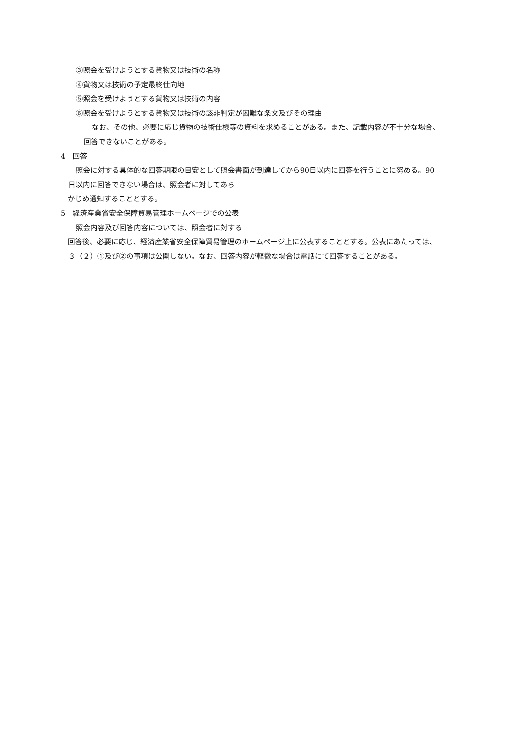③照会を受けようとする貨物又は技術の名称
④貨物又は技術の予定最終仕向地
⑤照会を受けようとする貨物又は技術の内容
⑥照会を受けようとする貨物又は技術の該非判定が困難な条文及びその理由
なお、その他、必要に応じ貨物の技術仕様等の資料を求めることがある。また、記載内容が不十分な場合、
回答できないことがある。
4　回答
照会に対する具体的な回答期限の目安として照会書面が到達してから90日以内に回答を行うことに努める。90
日以内に回答できない場合は、照会者に対してあら
かじめ通知することとする。
5　経済産業省安全保障貿易管理ホームページでの公表
照会内容及び回答内容については、照会者に対する
回答後、必要に応じ、経済産業省安全保障貿易管理のホームページ上に公表することとする。公表にあたっては、
３（２）①及び②の事項は公開しない。なお、回答内容が軽微な場合は電話にて回答することがある。